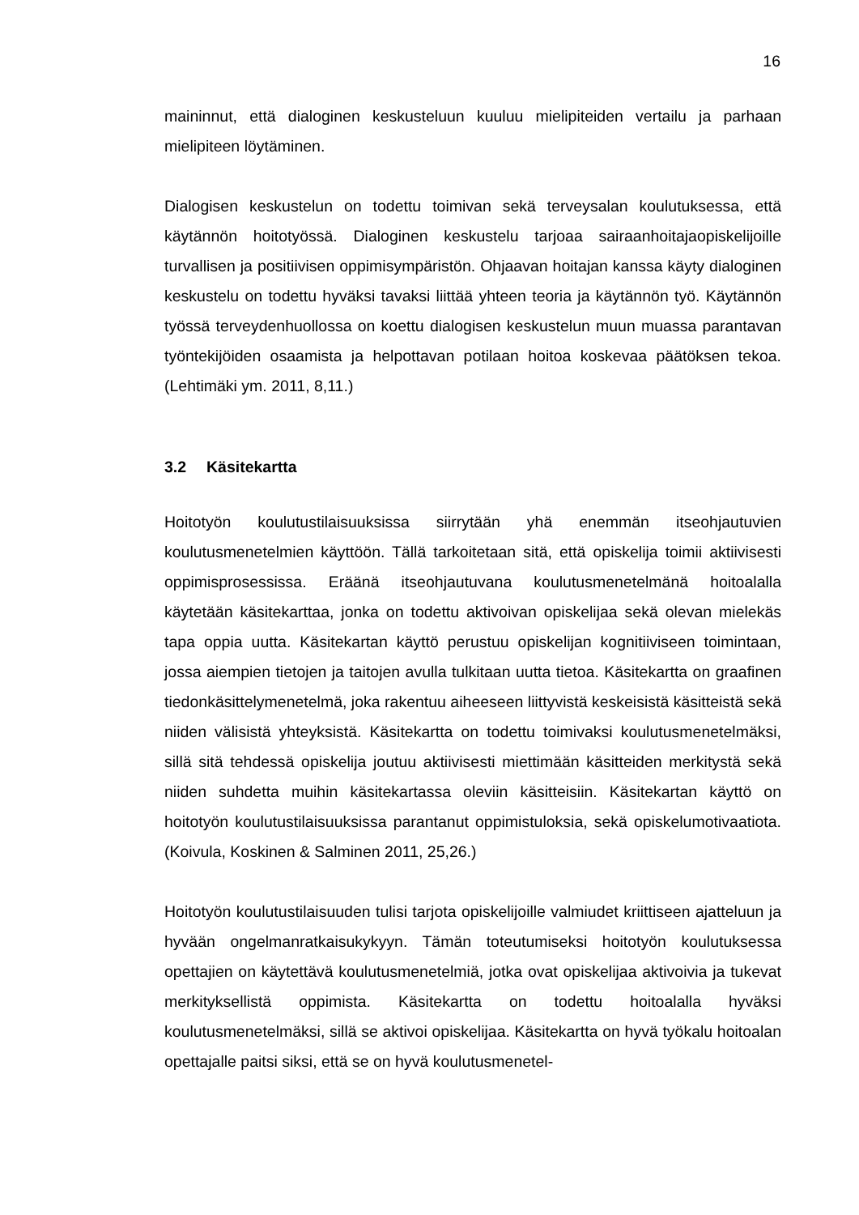16
maininnut, että dialoginen keskusteluun kuuluu mielipiteiden vertailu ja parhaan mielipiteen löytäminen.
Dialogisen keskustelun on todettu toimivan sekä terveysalan koulutuksessa, että käytännön hoitotyössä. Dialoginen keskustelu tarjoaa sairaanhoitajaopiskelijoille turvallisen ja positiivisen oppimisympäristön. Ohjaavan hoitajan kanssa käyty dialoginen keskustelu on todettu hyväksi tavaksi liittää yhteen teoria ja käytännön työ. Käytännön työssä terveydenhuollossa on koettu dialogisen keskustelun muun muassa parantavan työntekijöiden osaamista ja helpottavan potilaan hoitoa koskevaa päätöksen tekoa. (Lehtimäki ym. 2011, 8,11.)
3.2 Käsitekartta
Hoitotyön koulutustilaisuuksissa siirrytään yhä enemmän itseohjautuvien koulutusmenetelmien käyttöön. Tällä tarkoitetaan sitä, että opiskelija toimii aktiivisesti oppimisprosessissa. Eräänä itseohjautuvana koulutusmenetelmänä hoitoalalla käytetään käsitekarttaa, jonka on todettu aktivoivan opiskelijaa sekä olevan mielekäs tapa oppia uutta. Käsitekartan käyttö perustuu opiskelijan kognitiiviseen toimintaan, jossa aiempien tietojen ja taitojen avulla tulkitaan uutta tietoa. Käsitekartta on graafinen tiedonkäsittelymenetelmä, joka rakentuu aiheeseen liittyvistä keskeisistä käsitteistä sekä niiden välisistä yhteyksistä. Käsitekartta on todettu toimivaksi koulutusmenetelmäksi, sillä sitä tehdessä opiskelija joutuu aktiivisesti miettimään käsitteiden merkitystä sekä niiden suhdetta muihin käsitekartassa oleviin käsitteisiin. Käsitekartan käyttö on hoitotyön koulutustilaisuuksissa parantanut oppimistuloksia, sekä opiskelumotivaatiota. (Koivula, Koskinen & Salminen 2011, 25,26.)
Hoitotyön koulutustilaisuuden tulisi tarjota opiskelijoille valmiudet kriittiseen ajatteluun ja hyvään ongelmanratkaisukykyyn. Tämän toteutumiseksi hoitotyön koulutuksessa opettajien on käytettävä koulutusmenetelmiä, jotka ovat opiskelijaa aktivoivia ja tukevat merkityksellistä oppimista. Käsitekartta on todettu hoitoalalla hyväksi koulutusmenetelmäksi, sillä se aktivoi opiskelijaa. Käsitekartta on hyvä työkalu hoitoalan opettajalle paitsi siksi, että se on hyvä koulutusmenetel-